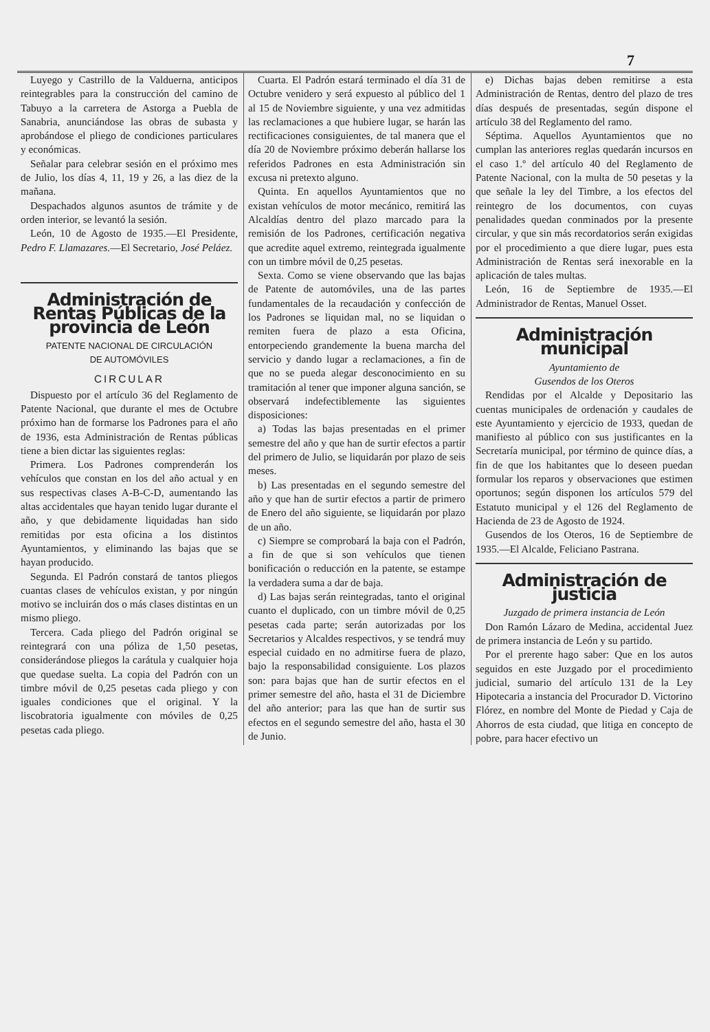7
Luyego y Castrillo de la Valduerna, anticipos reintegrables para la construcción del camino de Tabuyo a la carretera de Astorga a Puebla de Sanabria, anunciándose las obras de subasta y aprobándose el pliego de condiciones particulares y económicas.
Señalar para celebrar sesión en el próximo mes de Julio, los días 4, 11, 19 y 26, a las diez de la mañana.
Despachados algunos asuntos de trámite y de orden interior, se levantó la sesión.
León, 10 de Agosto de 1935.—El Presidente, Pedro F. Llamazares.—El Secretario, José Peláez.
Administración de Rentas Públicas de la provincia de León
PATENTE NACIONAL DE CIRCULACIÓN
DE AUTOMÓVILES
CIRCULAR
Dispuesto por el artículo 36 del Reglamento de Patente Nacional, que durante el mes de Octubre próximo han de formarse los Padrones para el año de 1936, esta Administración de Rentas públicas tiene a bien dictar las siguientes reglas:
Primera. Los Padrones comprenderán los vehículos que constan en los del año actual y en sus respectivas clases A-B-C-D, aumentando las altas accidentales que hayan tenido lugar durante el año, y que debidamente liquidadas han sido remitidas por esta oficina a los distintos Ayuntamientos, y eliminando las bajas que se hayan producido.
Segunda. El Padrón constará de tantos pliegos cuantas clases de vehículos existan, y por ningún motivo se incluirán dos o más clases distintas en un mismo pliego.
Tercera. Cada pliego del Padrón original se reintegrará con una póliza de 1,50 pesetas, considerándose pliegos la carátula y cualquier hoja que quedase suelta. La copia del Padrón con un timbre móvil de 0,25 pesetas cada pliego y con iguales condiciones que el original. Y la liscobratoria igualmente con móviles de 0,25 pesetas cada pliego.
Cuarta. El Padrón estará terminado el día 31 de Octubre venidero y será expuesto al público del 1 al 15 de Noviembre siguiente, y una vez admitidas las reclamaciones a que hubiere lugar, se harán las rectificaciones consiguientes, de tal manera que el día 20 de Noviembre próximo deberán hallarse los referidos Padrones en esta Administración sin excusa ni pretexto alguno.
Quinta. En aquellos Ayuntamientos que no existan vehículos de motor mecánico, remitirá las Alcaldías dentro del plazo marcado para la remisión de los Padrones, certificación negativa que acredite aquel extremo, reintegrada igualmente con un timbre móvil de 0,25 pesetas.
Sexta. Como se viene observando que las bajas de Patente de automóviles, una de las partes fundamentales de la recaudación y confección de los Padrones se liquidan mal, no se liquidan o remiten fuera de plazo a esta Oficina, entorpeciendo grandemente la buena marcha del servicio y dando lugar a reclamaciones, a fin de que no se pueda alegar desconocimiento en su tramitación al tener que imponer alguna sanción, se observará indefectiblemente las siguientes disposiciones:
a) Todas las bajas presentadas en el primer semestre del año y que han de surtir efectos a partir del primero de Julio, se liquidarán por plazo de seis meses.
b) Las presentadas en el segundo semestre del año y que han de surtir efectos a partir de primero de Enero del año siguiente, se liquidarán por plazo de un año.
c) Siempre se comprobará la baja con el Padrón, a fin de que si son vehículos que tienen bonificación o reducción en la patente, se estampe la verdadera suma a dar de baja.
d) Las bajas serán reintegradas, tanto el original cuanto el duplicado, con un timbre móvil de 0,25 pesetas cada parte; serán autorizadas por los Secretarios y Alcaldes respectivos, y se tendrá muy especial cuidado en no admitirse fuera de plazo, bajo la responsabilidad consiguiente. Los plazos son: para bajas que han de surtir efectos en el primer semestre del año, hasta el 31 de Diciembre del año anterior; para las que han de surtir sus efectos en el segundo semestre del año, hasta el 30 de Junio.
e) Dichas bajas deben remitirse a esta Administración de Rentas, dentro del plazo de tres días después de presentadas, según dispone el artículo 38 del Reglamento del ramo.
Séptima. Aquellos Ayuntamientos que no cumplan las anteriores reglas quedarán incursos en el caso 1.º del artículo 40 del Reglamento de Patente Nacional, con la multa de 50 pesetas y la que señale la ley del Timbre, a los efectos del reintegro de los documentos, con cuyas penalidades quedan conminados por la presente circular, y que sin más recordatorios serán exigidas por el procedimiento a que diere lugar, pues esta Administración de Rentas será inexorable en la aplicación de tales multas.
León, 16 de Septiembre de 1935.—El Administrador de Rentas, Manuel Osset.
Administración municipal
Ayuntamiento de
Gusendos de los Oteros
Rendidas por el Alcalde y Depositario las cuentas municipales de ordenación y caudales de este Ayuntamiento y ejercicio de 1933, quedan de manifiesto al público con sus justificantes en la Secretaría municipal, por término de quince días, a fin de que los habitantes que lo deseen puedan formular los reparos y observaciones que estimen oportunos; según disponen los artículos 579 del Estatuto municipal y el 126 del Reglamento de Hacienda de 23 de Agosto de 1924.
Gusendos de los Oteros, 16 de Septiembre de 1935.—El Alcalde, Feliciano Pastrana.
Administración de justicia
Juzgado de primera instancia de León
Don Ramón Lázaro de Medina, accidental Juez de primera instancia de León y su partido.
Por el prerente hago saber: Que en los autos seguidos en este Juzgado por el procedimiento judicial, sumario del artículo 131 de la Ley Hipotecaria a instancia del Procurador D. Victorino Flórez, en nombre del Monte de Piedad y Caja de Ahorros de esta ciudad, que litiga en concepto de pobre, para hacer efectivo un